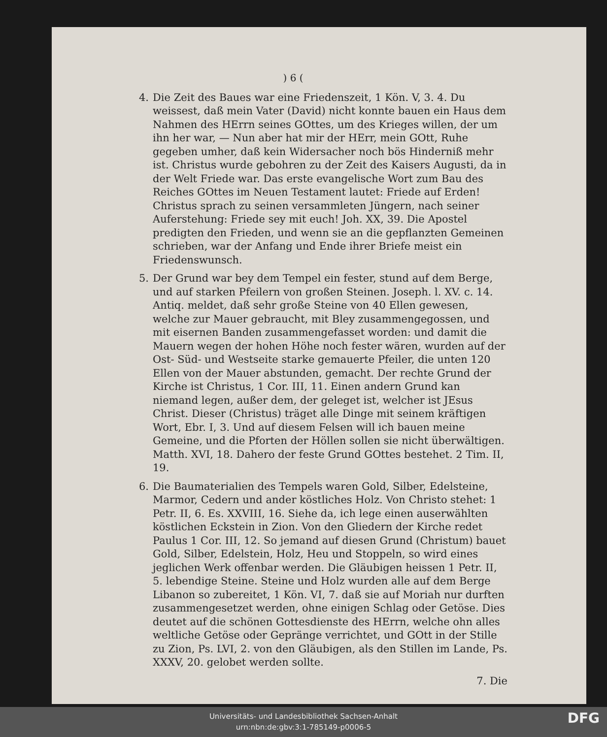) 6 (
4. Die Zeit des Baues war eine Friedenszeit, 1 Kön. V, 3. 4. Du weissest, daß mein Vater (David) nicht konnte bauen ein Haus dem Nahmen des HErrn seines GOttes, um des Krieges willen, der um ihn her war, — Nun aber hat mir der HErr, mein GOtt, Ruhe gegeben umher, daß kein Widersacher noch bös Hinderniß mehr ist. Christus wurde gebohren zu der Zeit des Kaisers Augusti, da in der Welt Friede war. Das erste evangelische Wort zum Bau des Reiches GOttes im Neuen Testament lautet: Friede auf Erden! Christus sprach zu seinen versammleten Jüngern, nach seiner Auferstehung: Friede sey mit euch! Joh. XX, 39. Die Apostel predigten den Frieden, und wenn sie an die gepflanzten Gemeinen schrieben, war der Anfang und Ende ihrer Briefe meist ein Friedenswunsch.
5. Der Grund war bey dem Tempel ein fester, stund auf dem Berge, und auf starken Pfeilern von großen Steinen. Joseph. l. XV. c. 14. Antiq. meldet, daß sehr große Steine von 40 Ellen gewesen, welche zur Mauer gebraucht, mit Bley zusammengegossen, und mit eisernen Banden zusammengefasset worden: und damit die Mauern wegen der hohen Höhe noch fester wären, wurden auf der Ost- Süd- und Westseite starke gemauerte Pfeiler, die unten 120 Ellen von der Mauer abstunden, gemacht. Der rechte Grund der Kirche ist Christus, 1 Cor. III, 11. Einen andern Grund kan niemand legen, außer dem, der geleget ist, welcher ist JEsus Christ. Dieser (Christus) träget alle Dinge mit seinem kräftigen Wort, Ebr. I, 3. Und auf diesem Felsen will ich bauen meine Gemeine, und die Pforten der Höllen sollen sie nicht überwältigen. Matth. XVI, 18. Dahero der feste Grund GOttes bestehet. 2 Tim. II, 19.
6. Die Baumaterialien des Tempels waren Gold, Silber, Edelsteine, Marmor, Cedern und ander köstliches Holz. Von Christo stehet: 1 Petr. II, 6. Es. XXVIII, 16. Siehe da, ich lege einen auserwählten köstlichen Eckstein in Zion. Von den Gliedern der Kirche redet Paulus 1 Cor. III, 12. So jemand auf diesen Grund (Christum) bauet Gold, Silber, Edelstein, Holz, Heu und Stoppeln, so wird eines jeglichen Werk offenbar werden. Die Gläubigen heissen 1 Petr. II, 5. lebendige Steine. Steine und Holz wurden alle auf dem Berge Libanon so zubereitet, 1 Kön. VI, 7. daß sie auf Moriah nur durften zusammengesetzet werden, ohne einigen Schlag oder Getöse. Dies deutet auf die schönen Gottesdienste des HErrn, welche ohn alles weltliche Getöse oder Gepränge verrichtet, und GOtt in der Stille zu Zion, Ps. LVI, 2. von den Gläubigen, als den Stillen im Lande, Ps. XXXV, 20. gelobet werden sollte.
7. Die
Universitäts- und Landesbibliothek Sachsen-Anhalt
urn:nbn:de:gbv:3:1-785149-p0006-5
DFG